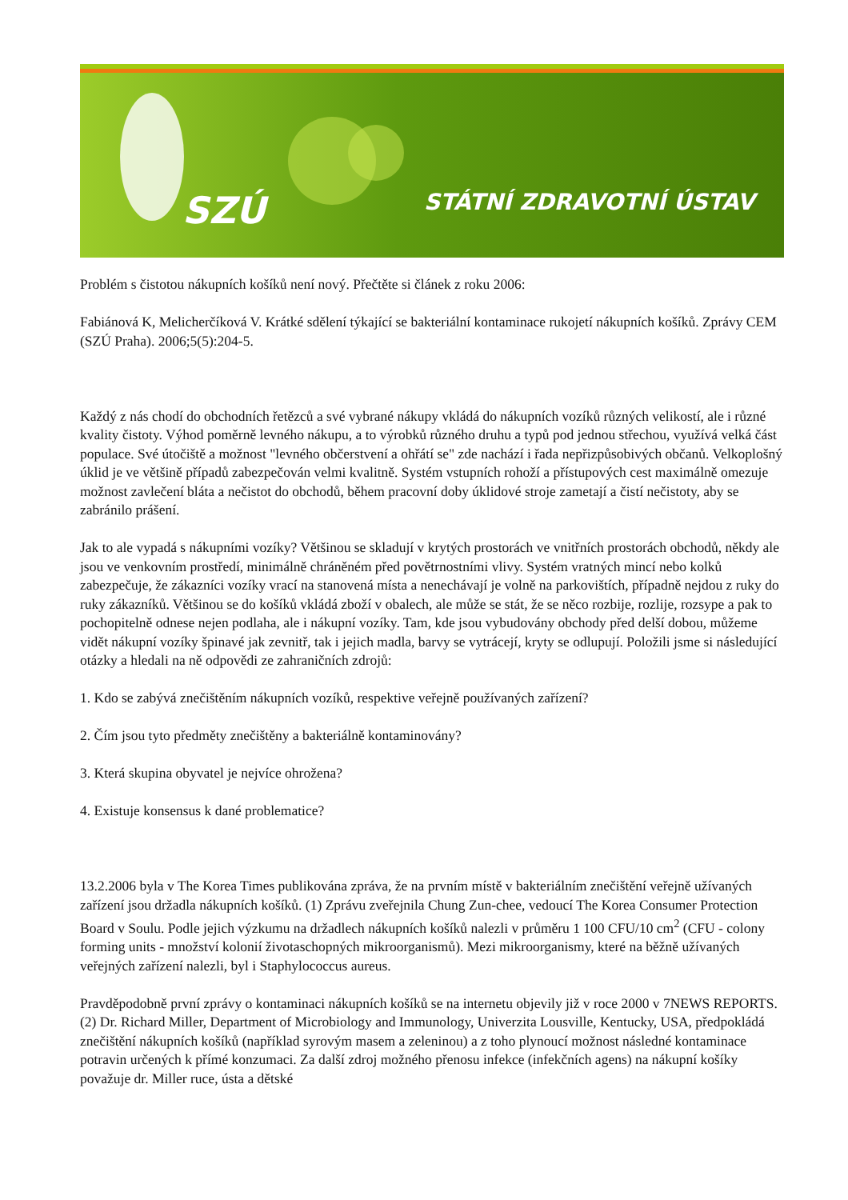SZÚ STÁTNÍ ZDRAVOTNÍ ÚSTAV
Problém s čistotou nákupních košíků není nový. Přečtěte si článek z roku 2006:
Fabiánová K, Melicherčíková V. Krátké sdělení týkající se bakteriální kontaminace rukojetí nákupních košíků. Zprávy CEM (SZÚ Praha). 2006;5(5):204-5.
Každý z nás chodí do obchodních řetězců a své vybrané nákupy vkládá do nákupních vozíků různých velikostí, ale i různé kvality čistoty. Výhod poměrně levného nákupu, a to výrobků různého druhu a typů pod jednou střechou, využívá velká část populace. Své útočiště a možnost "levného občerstvení a ohřátí se" zde nachází i řada nepřizpůsobivých občanů. Velkoplošný úklid je ve většině případů zabezpečován velmi kvalitně. Systém vstupních rohoží a přístupových cest maximálně omezuje možnost zavlečení bláta a nečistot do obchodů, během pracovní doby úklidové stroje zametají a čistí nečistoty, aby se zabránilo prášení.
Jak to ale vypadá s nákupními vozíky? Většinou se skladují v krytých prostorách ve vnitřních prostorách obchodů, někdy ale jsou ve venkovním prostředí, minimálně chráněném před povětrnostními vlivy. Systém vratných mincí nebo kolků zabezpečuje, že zákazníci vozíky vrací na stanovená místa a nenechávají je volně na parkovištích, případně nejdou z ruky do ruky zákazníků. Většinou se do košíků vkládá zboží v obalech, ale může se stát, že se něco rozbije, rozlije, rozsype a pak to pochopitelně odnese nejen podlaha, ale i nákupní vozíky. Tam, kde jsou vybudovány obchody před delší dobou, můžeme vidět nákupní vozíky špinavé jak zevnitř, tak i jejich madla, barvy se vytrácejí, kryty se odlupují. Položili jsme si následující otázky a hledali na ně odpovědi ze zahraničních zdrojů:
1. Kdo se zabývá znečištěním nákupních vozíků, respektive veřejně používaných zařízení?
2. Čím jsou tyto předměty znečištěny a bakteriálně kontaminovány?
3. Která skupina obyvatel je nejvíce ohrožena?
4. Existuje konsensus k dané problematice?
13.2.2006 byla v The Korea Times publikována zpráva, že na prvním místě v bakteriálním znečištění veřejně užívaných zařízení jsou držadla nákupních košíků. (1) Zprávu zveřejnila Chung Zun-chee, vedoucí The Korea Consumer Protection Board v Soulu. Podle jejich výzkumu na držadlech nákupních košíků nalezli v průměru 1 100 CFU/10 cm<sup>2</sup> (CFU - colony forming units - množství kolonií životaschopných mikroorganismů). Mezi mikroorganismy, které na běžně užívaných veřejných zařízení nalezli, byl i Staphylococcus aureus.
Pravděpodobně první zprávy o kontaminaci nákupních košíků se na internetu objevily již v roce 2000 v 7NEWS REPORTS. (2) Dr. Richard Miller, Department of Microbiology and Immunology, Univerzita Lousville, Kentucky, USA, předpokládá znečištění nákupních košíků (například syrovým masem a zeleninou) a z toho plynoucí možnost následné kontaminace potravin určených k přímé konzumaci. Za další zdroj možného přenosu infekce (infekčních agens) na nákupní košíky považuje dr. Miller ruce, ústa a dětské